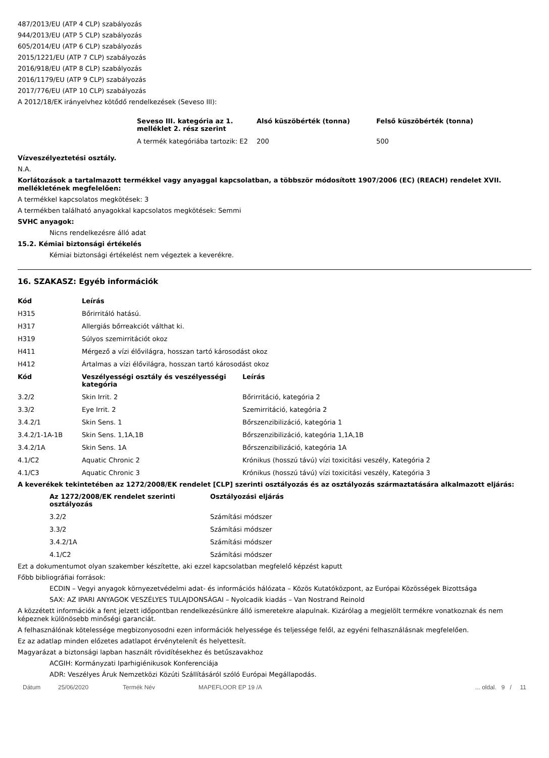487/2013/EU (ATP 4 CLP) szabályozás
944/2013/EU (ATP 5 CLP) szabályozás
605/2014/EU (ATP 6 CLP) szabályozás
2015/1221/EU (ATP 7 CLP) szabályozás
2016/918/EU (ATP 8 CLP) szabályozás
2016/1179/EU (ATP 9 CLP) szabályozás
2017/776/EU (ATP 10 CLP) szabályozás
A 2012/18/EK irányelvhez kötődő rendelkezések (Seveso III):
| Seveso III. kategória az 1. melléklet 2. rész szerint | Alsó küszöbérték (tonna) | Felső küszöbérték (tonna) |
| --- | --- | --- |
| A termék kategóriába tartozik: E2 | 200 | 500 |
Vízveszélyeztetési osztály.
N.A.
Korlátozások a tartalmazott termékkel vagy anyaggal kapcsolatban, a többször módosított 1907/2006 (EC) (REACH) rendelet XVII. mellékletének megfelelően:
A termékkel kapcsolatos megkötések: 3
A termékben található anyagokkal kapcsolatos megkötések: Semmi
SVHC anyagok:
Nicns rendelkezésre álló adat
15.2. Kémiai biztonsági értékelés
Kémiai biztonsági értékelést nem végeztek a keverékre.
16. SZAKASZ: Egyéb információk
| Kód | Leírás |
| --- | --- |
| H315 | Bőrirritáló hatású. |
| H317 | Allergiás bőrreakciót válthat ki. |
| H319 | Súlyos szemirritációt okoz |
| H411 | Mérgező a vízi élővilágra, hosszan tartó károsodást okoz |
| H412 | Ártalmas a vízi élővilágra, hosszan tartó károsodást okoz |
| Kód | Veszélyességi osztály és veszélyességi kategória | Leírás |
| --- | --- | --- |
| 3.2/2 | Skin Irrit. 2 | Bőrirritáció, kategória 2 |
| 3.3/2 | Eye Irrit. 2 | Szemirritáció, kategória 2 |
| 3.4.2/1 | Skin Sens. 1 | Bőrszenzibilizáció, kategória 1 |
| 3.4.2/1-1A-1B | Skin Sens. 1,1A,1B | Bőrszenzibilizáció, kategória 1,1A,1B |
| 3.4.2/1A | Skin Sens. 1A | Bőrszenzibilizáció, kategória 1A |
| 4.1/C2 | Aquatic Chronic 2 | Krónikus (hosszú távú) vízi toxicitási veszély, Kategória 2 |
| 4.1/C3 | Aquatic Chronic 3 | Krónikus (hosszú távú) vízi toxicitási veszély, Kategória 3 |
A keverékek tekintetében az 1272/2008/EK rendelet [CLP] szerinti osztályozás és az osztályozás származtatására alkalmazott eljárás:
| Az 1272/2008/EK rendelet szerinti osztályozás | Osztályozási eljárás |
| --- | --- |
| 3.2/2 | Számítási módszer |
| 3.3/2 | Számítási módszer |
| 3.4.2/1A | Számítási módszer |
| 4.1/C2 | Számítási módszer |
Ezt a dokumentumot olyan szakember készítette, aki ezzel kapcsolatban megfelelő képzést kaputt
Főbb bibliográfiai források:
ECDIN – Vegyi anyagok környezetvédelmi adat- és információs hálózata – Közös Kutatóközpont, az Európai Közösségek Bizottsága
SAX: AZ IPARI ANYAGOK VESZÉLYES TULAJDONSÁGAI – Nyolcadik kiadás – Van Nostrand Reinold
A közzétett információk a fent jelzett időpontban rendelkezésünkre álló ismeretekre alapulnak. Kizárólag a megjelölt termékre vonatkoznak és nem képeznek különösebb minőségi garanciát.
A felhasználónak kötelessége megbizonyosodni ezen információk helyessége és teljessége felől, az egyéni felhasználásnak megfelelően.
Ez az adatlap minden előzetes adatlapot érvénytelenít és helyettesít.
Magyarázat a biztonsági lapban használt rövidítésekhez és betűszavakhoz
ACGIH: Kormányzati Iparhigiénikusok Konferenciája
ADR: Veszélyes Áruk Nemzetközi Közúti Szállításáról szóló Európai Megállapodás.
Dátum 25/06/2020 Termék Név MAPEFLOOR EP 19 /A... oldal. 9 / 11